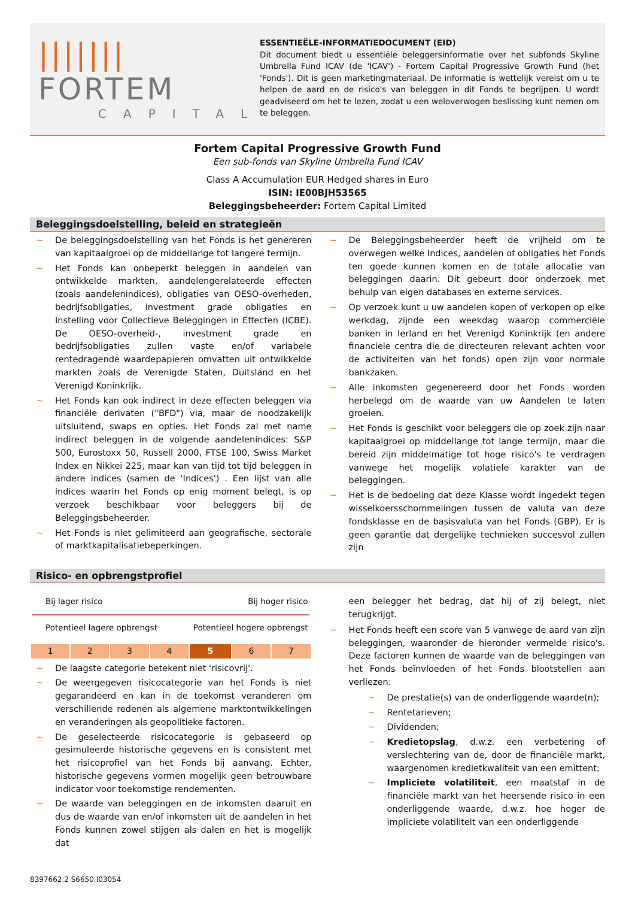||||||| FORTEM
CAPITAL
ESSENTIEËLE-INFORMATIEDOCUMENT (EID)
Dit document biedt u essentiële beleggersinformatie over het subfonds Skyline Umbrella Fund ICAV (de 'ICAV') - Fortem Capital Progressive Growth Fund (het 'Fonds'). Dit is geen marketingmateriaal. De informatie is wettelijk vereist om u te helpen de aard en de risico's van beleggen in dit Fonds te begrijpen. U wordt geadviseerd om het te lezen, zodat u een weloverwogen beslissing kunt nemen om te beleggen.
Fortem Capital Progressive Growth Fund
Een sub-fonds van Skyline Umbrella Fund ICAV
Class A Accumulation EUR Hedged shares in Euro
ISIN: IE00BJH53565
Beleggingsbeheerder: Fortem Capital Limited
Beleggingsdoelstelling, beleid en strategieën
~ De beleggingsdoelstelling van het Fonds is het genereren van kapitaalgroei op de middellange tot langere termijn.
~ Het Fonds kan onbeperkt beleggen in aandelen van ontwikkelde markten, aandelengerelateerde effecten (zoals aandelenindices), obligaties van OESO-overheden, bedrijfsobligaties, investment grade obligaties en Instelling voor Collectieve Beleggingen in Effecten (ICBE). De OESO-overheid-, investment grade en bedrijfsobligaties zullen vaste en/of variabele rentedragende waardepapieren omvatten uit ontwikkelde markten zoals de Verenigde Staten, Duitsland en het Verenigd Koninkrijk.
~ Het Fonds kan ook indirect in deze effecten beleggen via financiële derivaten ("BFD") via, maar de noodzakelijk uitsluitend, swaps en opties. Het Fonds zal met name indirect beleggen in de volgende aandelenindices: S&P 500, Eurostoxx 50, Russell 2000, FTSE 100, Swiss Market Index en Nikkei 225, maar kan van tijd tot tijd beleggen in andere indices (samen de 'Indices') . Een lijst van alle indices waarin het Fonds op enig moment belegt, is op verzoek beschikbaar voor beleggers bij de Beleggingsbeheerder.
~ Het Fonds is niet gelimiteerd aan geografische, sectorale of marktkapitalisatiebeperkingen.
~ De Beleggingsbeheerder heeft de vrijheid om te overwegen welke Indices, aandelen of obligaties het Fonds ten goede kunnen komen en de totale allocatie van beleggingen daarin. Dit gebeurt door onderzoek met behulp van eigen databases en externe services.
~ Op verzoek kunt u uw aandelen kopen of verkopen op elke werkdag, zijnde een weekdag waarop commerciële banken in Ierland en het Verenigd Koninkrijk (en andere financiele centra die de directeuren relevant achten voor de activiteiten van het fonds) open zijn voor normale bankzaken.
~ Alle inkomsten gegenereerd door het Fonds worden herbelegd om de waarde van uw Aandelen te laten groeien.
~ Het Fonds is geschikt voor beleggers die op zoek zijn naar kapitaalgroei op middellange tot lange termijn, maar die bereid zijn middelmatige tot hoge risico's te verdragen vanwege het mogelijk volatiele karakter van de beleggingen.
~ Het is de bedoeling dat deze Klasse wordt ingedekt tegen wisselkoersschommelingen tussen de valuta van deze fondsklasse en de basisvaluta van het Fonds (GBP). Er is geen garantie dat dergelijke technieken succesvol zullen zijn
Risico- en opbrengstprofiel
Bij lager risico Bij hoger risico
Potentieel lagere opbrengst Potentieel hogere opbrengst
| 1 | 2 | 3 | 4 | 5 | 6 | 7 |
~ De laagste categorie betekent niet 'risicovrij'.
~ De weergegeven risicocategorie van het Fonds is niet gegarandeerd en kan in de toekomst veranderen om verschillende redenen als algemene marktontwikkelingen en veranderingen als geopolitieke factoren.
~ De geselecteerde risicocategorie is gebaseerd op gesimuleerde historische gegevens en is consistent met het risicoprofiel van het Fonds bij aanvang. Echter, historische gegevens vormen mogelijk geen betrouwbare indicator voor toekomstige rendementen.
~ De waarde van beleggingen en de inkomsten daaruit en dus de waarde van en/of inkomsten uit de aandelen in het Fonds kunnen zowel stijgen als dalen en het is mogelijk dat
een belegger het bedrag, dat hij of zij belegt, niet terugkrijgt.
~ Het Fonds heeft een score van 5 vanwege de aard van zijn beleggingen, waaronder de hieronder vermelde risico's. Deze factoren kunnen de waarde van de beleggingen van het Fonds beïnvloeden of het Fonds blootstellen aan verliezen:
~ De prestatie(s) van de onderliggende waarde(n);
~ Rentetarieven;
~ Dividenden;
~ Kredietopslag, d.w.z. een verbetering of verslechtering van de, door de financiële markt, waargenomen kredietkwaliteit van een emittent;
~ Impliciete volatiliteit, een maatstaf in de financiële markt van het heersende risico in een onderliggende waarde, d.w.z. hoe hoger de impliciete volatiliteit van een onderliggende
8397662.2 S6650.I03054